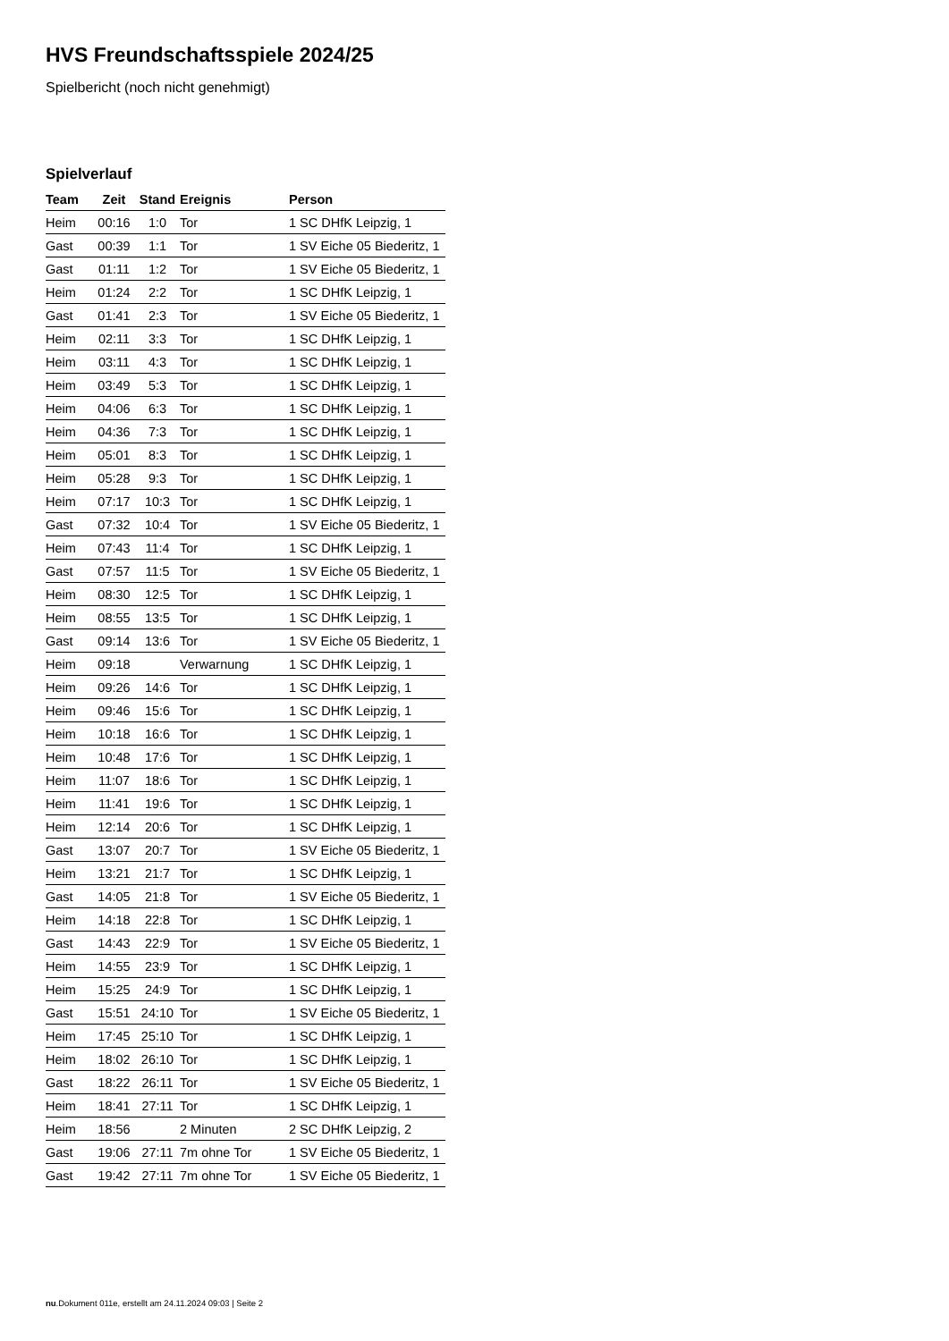HVS Freundschaftsspiele 2024/25
Spielbericht (noch nicht genehmigt)
Spielverlauf
| Team | Zeit | Stand | Ereignis | Person |
| --- | --- | --- | --- | --- |
| Heim | 00:16 | 1:0 | Tor | 1 SC DHfK Leipzig, 1 |
| Gast | 00:39 | 1:1 | Tor | 1 SV Eiche 05 Biederitz, 1 |
| Gast | 01:11 | 1:2 | Tor | 1 SV Eiche 05 Biederitz, 1 |
| Heim | 01:24 | 2:2 | Tor | 1 SC DHfK Leipzig, 1 |
| Gast | 01:41 | 2:3 | Tor | 1 SV Eiche 05 Biederitz, 1 |
| Heim | 02:11 | 3:3 | Tor | 1 SC DHfK Leipzig, 1 |
| Heim | 03:11 | 4:3 | Tor | 1 SC DHfK Leipzig, 1 |
| Heim | 03:49 | 5:3 | Tor | 1 SC DHfK Leipzig, 1 |
| Heim | 04:06 | 6:3 | Tor | 1 SC DHfK Leipzig, 1 |
| Heim | 04:36 | 7:3 | Tor | 1 SC DHfK Leipzig, 1 |
| Heim | 05:01 | 8:3 | Tor | 1 SC DHfK Leipzig, 1 |
| Heim | 05:28 | 9:3 | Tor | 1 SC DHfK Leipzig, 1 |
| Heim | 07:17 | 10:3 | Tor | 1 SC DHfK Leipzig, 1 |
| Gast | 07:32 | 10:4 | Tor | 1 SV Eiche 05 Biederitz, 1 |
| Heim | 07:43 | 11:4 | Tor | 1 SC DHfK Leipzig, 1 |
| Gast | 07:57 | 11:5 | Tor | 1 SV Eiche 05 Biederitz, 1 |
| Heim | 08:30 | 12:5 | Tor | 1 SC DHfK Leipzig, 1 |
| Heim | 08:55 | 13:5 | Tor | 1 SC DHfK Leipzig, 1 |
| Gast | 09:14 | 13:6 | Tor | 1 SV Eiche 05 Biederitz, 1 |
| Heim | 09:18 | | Verwarnung | 1 SC DHfK Leipzig, 1 |
| Heim | 09:26 | 14:6 | Tor | 1 SC DHfK Leipzig, 1 |
| Heim | 09:46 | 15:6 | Tor | 1 SC DHfK Leipzig, 1 |
| Heim | 10:18 | 16:6 | Tor | 1 SC DHfK Leipzig, 1 |
| Heim | 10:48 | 17:6 | Tor | 1 SC DHfK Leipzig, 1 |
| Heim | 11:07 | 18:6 | Tor | 1 SC DHfK Leipzig, 1 |
| Heim | 11:41 | 19:6 | Tor | 1 SC DHfK Leipzig, 1 |
| Heim | 12:14 | 20:6 | Tor | 1 SC DHfK Leipzig, 1 |
| Gast | 13:07 | 20:7 | Tor | 1 SV Eiche 05 Biederitz, 1 |
| Heim | 13:21 | 21:7 | Tor | 1 SC DHfK Leipzig, 1 |
| Gast | 14:05 | 21:8 | Tor | 1 SV Eiche 05 Biederitz, 1 |
| Heim | 14:18 | 22:8 | Tor | 1 SC DHfK Leipzig, 1 |
| Gast | 14:43 | 22:9 | Tor | 1 SV Eiche 05 Biederitz, 1 |
| Heim | 14:55 | 23:9 | Tor | 1 SC DHfK Leipzig, 1 |
| Heim | 15:25 | 24:9 | Tor | 1 SC DHfK Leipzig, 1 |
| Gast | 15:51 | 24:10 | Tor | 1 SV Eiche 05 Biederitz, 1 |
| Heim | 17:45 | 25:10 | Tor | 1 SC DHfK Leipzig, 1 |
| Heim | 18:02 | 26:10 | Tor | 1 SC DHfK Leipzig, 1 |
| Gast | 18:22 | 26:11 | Tor | 1 SV Eiche 05 Biederitz, 1 |
| Heim | 18:41 | 27:11 | Tor | 1 SC DHfK Leipzig, 1 |
| Heim | 18:56 | | 2 Minuten | 2 SC DHfK Leipzig, 2 |
| Gast | 19:06 | 27:11 | 7m ohne Tor | 1 SV Eiche 05 Biederitz, 1 |
| Gast | 19:42 | 27:11 | 7m ohne Tor | 1 SV Eiche 05 Biederitz, 1 |
nu.Dokument 011e, erstellt am 24.11.2024 09:03 | Seite 2